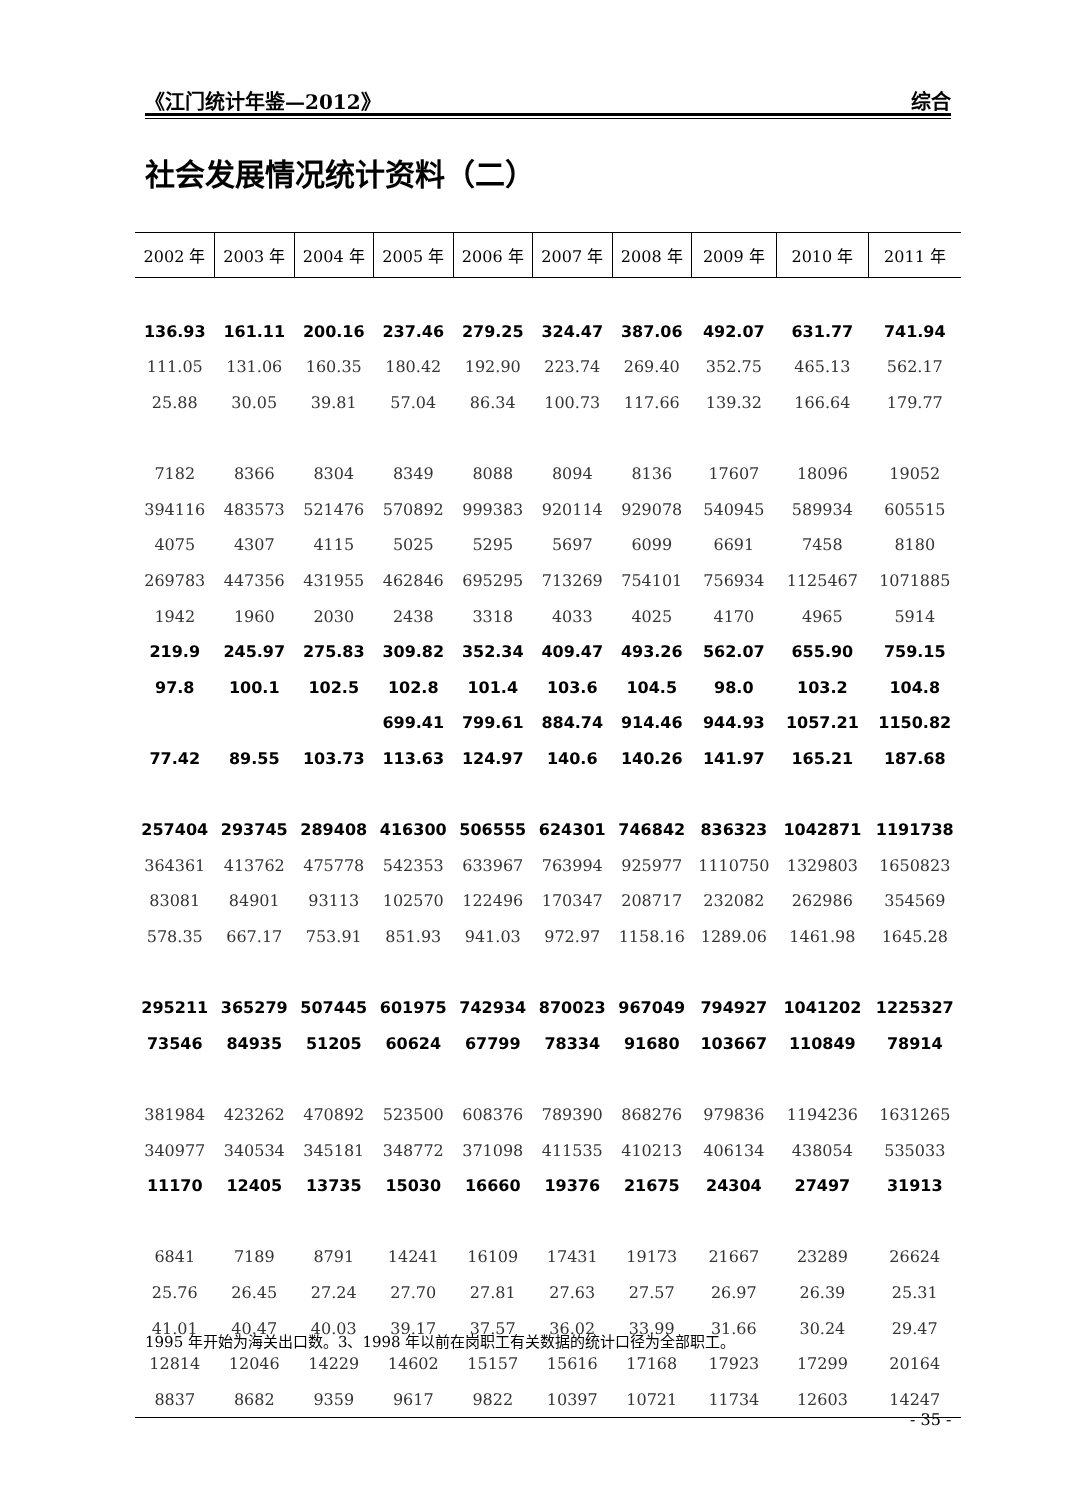《江门统计年鉴—2012》 综合
社会发展情况统计资料（二）
| 2002 年 | 2003 年 | 2004 年 | 2005 年 | 2006 年 | 2007 年 | 2008 年 | 2009 年 | 2010 年 | 2011 年 |
| --- | --- | --- | --- | --- | --- | --- | --- | --- | --- |
| 136.93 | 161.11 | 200.16 | 237.46 | 279.25 | 324.47 | 387.06 | 492.07 | 631.77 | 741.94 |
| 111.05 | 131.06 | 160.35 | 180.42 | 192.90 | 223.74 | 269.40 | 352.75 | 465.13 | 562.17 |
| 25.88 | 30.05 | 39.81 | 57.04 | 86.34 | 100.73 | 117.66 | 139.32 | 166.64 | 179.77 |
| 7182 | 8366 | 8304 | 8349 | 8088 | 8094 | 8136 | 17607 | 18096 | 19052 |
| 394116 | 483573 | 521476 | 570892 | 999383 | 920114 | 929078 | 540945 | 589934 | 605515 |
| 4075 | 4307 | 4115 | 5025 | 5295 | 5697 | 6099 | 6691 | 7458 | 8180 |
| 269783 | 447356 | 431955 | 462846 | 695295 | 713269 | 754101 | 756934 | 1125467 | 1071885 |
| 1942 | 1960 | 2030 | 2438 | 3318 | 4033 | 4025 | 4170 | 4965 | 5914 |
| 219.9 | 245.97 | 275.83 | 309.82 | 352.34 | 409.47 | 493.26 | 562.07 | 655.90 | 759.15 |
| 97.8 | 100.1 | 102.5 | 102.8 | 101.4 | 103.6 | 104.5 | 98.0 | 103.2 | 104.8 |
| | | | 699.41 | 799.61 | 884.74 | 914.46 | 944.93 | 1057.21 | 1150.82 |
| 77.42 | 89.55 | 103.73 | 113.63 | 124.97 | 140.6 | 140.26 | 141.97 | 165.21 | 187.68 |
| 257404 | 293745 | 289408 | 416300 | 506555 | 624301 | 746842 | 836323 | 1042871 | 1191738 |
| 364361 | 413762 | 475778 | 542353 | 633967 | 763994 | 925977 | 1110750 | 1329803 | 1650823 |
| 83081 | 84901 | 93113 | 102570 | 122496 | 170347 | 208717 | 232082 | 262986 | 354569 |
| 578.35 | 667.17 | 753.91 | 851.93 | 941.03 | 972.97 | 1158.16 | 1289.06 | 1461.98 | 1645.28 |
| 295211 | 365279 | 507445 | 601975 | 742934 | 870023 | 967049 | 794927 | 1041202 | 1225327 |
| 73546 | 84935 | 51205 | 60624 | 67799 | 78334 | 91680 | 103667 | 110849 | 78914 |
| 381984 | 423262 | 470892 | 523500 | 608376 | 789390 | 868276 | 979836 | 1194236 | 1631265 |
| 340977 | 340534 | 345181 | 348772 | 371098 | 411535 | 410213 | 406134 | 438054 | 535033 |
| 11170 | 12405 | 13735 | 15030 | 16660 | 19376 | 21675 | 24304 | 27497 | 31913 |
| 6841 | 7189 | 8791 | 14241 | 16109 | 17431 | 19173 | 21667 | 23289 | 26624 |
| 25.76 | 26.45 | 27.24 | 27.70 | 27.81 | 27.63 | 27.57 | 26.97 | 26.39 | 25.31 |
| 41.01 | 40.47 | 40.03 | 39.17 | 37.57 | 36.02 | 33.99 | 31.66 | 30.24 | 29.47 |
| 12814 | 12046 | 14229 | 14602 | 15157 | 15616 | 17168 | 17923 | 17299 | 20164 |
| 8837 | 8682 | 9359 | 9617 | 9822 | 10397 | 10721 | 11734 | 12603 | 14247 |
1995 年开始为海关出口数。3、1998 年以前在岗职工有关数据的统计口径为全部职工。
- 35 -